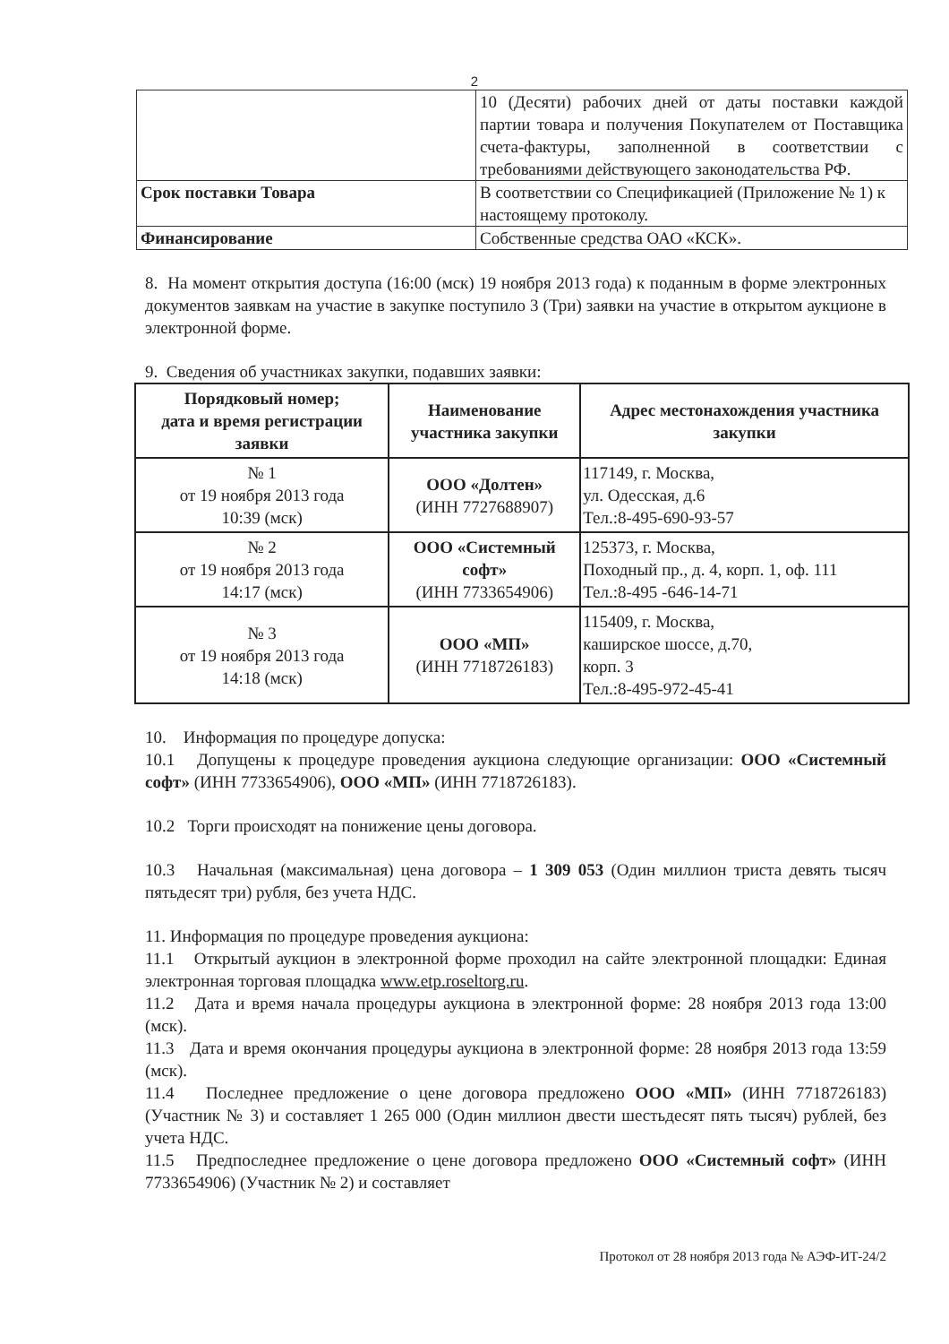2
| | 10 (Десяти) рабочих дней от даты поставки каждой партии товара и получения Покупателем от Поставщика счета-фактуры, заполненной в соответствии с требованиями действующего законодательства РФ. |
| Срок поставки Товара | В соответствии со Спецификацией (Приложение № 1) к настоящему протоколу. |
| Финансирование | Собственные средства ОАО «КСК». |
8. На момент открытия доступа (16:00 (мск) 19 ноября 2013 года) к поданным в форме электронных документов заявкам на участие в закупке поступило 3 (Три) заявки на участие в открытом аукционе в электронной форме.
9. Сведения об участниках закупки, подавших заявки:
| Порядковый номер; дата и время регистрации заявки | Наименование участника закупки | Адрес местонахождения участника закупки |
| --- | --- | --- |
| № 1 от 19 ноября 2013 года 10:39 (мск) | ООО «Долтен» (ИНН 7727688907) | 117149, г. Москва, ул. Одесская, д.6 Тел.:8-495-690-93-57 |
| № 2 от 19 ноября 2013 года 14:17 (мск) | ООО «Системный софт» (ИНН 7733654906) | 125373, г. Москва, Походный пр., д. 4, корп. 1, оф. 111 Тел.:8-495 -646-14-71 |
| № 3 от 19 ноября 2013 года 14:18 (мск) | ООО «МП» (ИНН 7718726183) | 115409, г. Москва, каширское шоссе, д.70, корп. 3 Тел.:8-495-972-45-41 |
10. Информация по процедуре допуска:
10.1 Допущены к процедуре проведения аукциона следующие организации: ООО «Системный софт» (ИНН 7733654906), ООО «МП» (ИНН 7718726183).
10.2 Торги происходят на понижение цены договора.
10.3 Начальная (максимальная) цена договора – 1 309 053 (Один миллион триста девять тысяч пятьдесят три) рубля, без учета НДС.
11. Информация по процедуре проведения аукциона:
11.1 Открытый аукцион в электронной форме проходил на сайте электронной площадки: Единая электронная торговая площадка www.etp.roseltorg.ru.
11.2 Дата и время начала процедуры аукциона в электронной форме: 28 ноября 2013 года 13:00 (мск).
11.3 Дата и время окончания процедуры аукциона в электронной форме: 28 ноября 2013 года 13:59 (мск).
11.4 Последнее предложение о цене договора предложено ООО «МП» (ИНН 7718726183) (Участник № 3) и составляет 1 265 000 (Один миллион двести шестьдесят пять тысяч) рублей, без учета НДС.
11.5 Предпоследнее предложение о цене договора предложено ООО «Системный софт» (ИНН 7733654906) (Участник № 2) и составляет
Протокол от 28 ноября 2013 года № АЭФ-ИТ-24/2